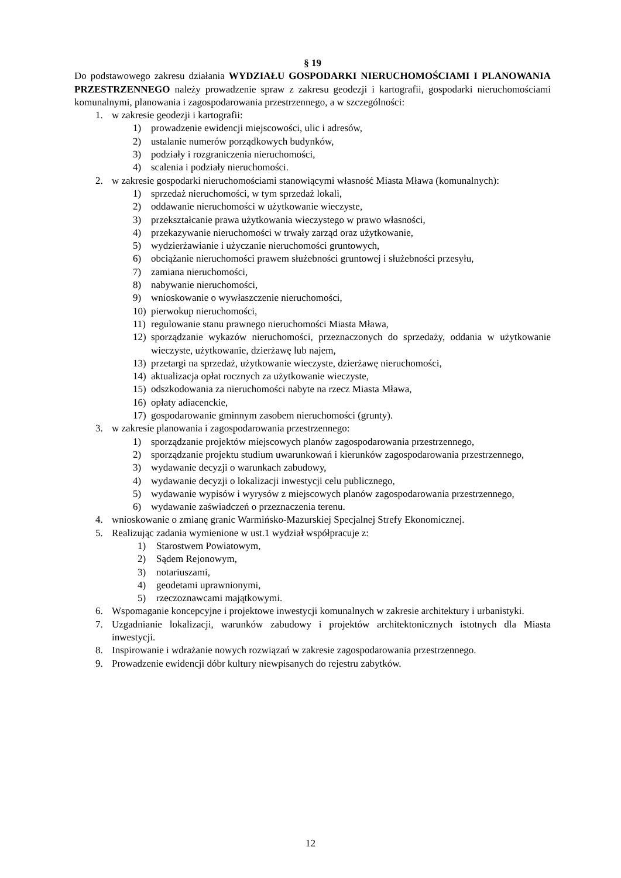§ 19
Do podstawowego zakresu działania WYDZIAŁU GOSPODARKI NIERUCHOMOŚCIAMI I PLANOWANIA PRZESTRZENNEGO należy prowadzenie spraw z zakresu geodezji i kartografii, gospodarki nieruchomościami komunalnymi, planowania i zagospodarowania przestrzennego, a w szczególności:
1. w zakresie geodezji i kartografii:
1) prowadzenie ewidencji miejscowości, ulic i adresów,
2) ustalanie numerów porządkowych budynków,
3) podziały i rozgraniczenia nieruchomości,
4) scalenia i podziały nieruchomości.
2. w zakresie gospodarki nieruchomościami stanowiącymi własność Miasta Mława (komunalnych):
1) sprzedaż nieruchomości, w tym sprzedaż lokali,
2) oddawanie nieruchomości w użytkowanie wieczyste,
3) przekształcanie prawa użytkowania wieczystego w prawo własności,
4) przekazywanie nieruchomości w trwały zarząd oraz użytkowanie,
5) wydzierżawianie i użyczanie nieruchomości gruntowych,
6) obciążanie nieruchomości prawem służebności gruntowej i służebności przesyłu,
7) zamiana nieruchomości,
8) nabywanie nieruchomości,
9) wnioskowanie o wywłaszczenie nieruchomości,
10) pierwokup nieruchomości,
11) regulowanie stanu prawnego nieruchomości Miasta Mława,
12) sporządzanie wykazów nieruchomości, przeznaczonych do sprzedaży, oddania w użytkowanie wieczyste, użytkowanie, dzierżawę lub najem,
13) przetargi na sprzedaż, użytkowanie wieczyste, dzierżawę nieruchomości,
14) aktualizacja opłat rocznych za użytkowanie wieczyste,
15) odszkodowania za nieruchomości nabyte na rzecz Miasta Mława,
16) opłaty adiacenckie,
17) gospodarowanie gminnym zasobem nieruchomości (grunty).
3. w zakresie planowania i zagospodarowania przestrzennego:
1) sporządzanie projektów miejscowych planów zagospodarowania przestrzennego,
2) sporządzanie projektu studium uwarunkowań i kierunków zagospodarowania przestrzennego,
3) wydawanie decyzji o warunkach zabudowy,
4) wydawanie decyzji o lokalizacji inwestycji celu publicznego,
5) wydawanie wypisów i wyrysów z miejscowych planów zagospodarowania przestrzennego,
6) wydawanie zaświadczeń o przeznaczenia terenu.
4. wnioskowanie o zmianę granic Warmińsko-Mazurskiej Specjalnej Strefy Ekonomicznej.
5. Realizując zadania wymienione w ust.1 wydział współpracuje z:
1) Starostwem Powiatowym,
2) Sądem Rejonowym,
3) notariuszami,
4) geodetami uprawnionymi,
5) rzeczoznawcami majątkowymi.
6. Wspomaganie koncepcyjne i projektowe inwestycji komunalnych w zakresie architektury i urbanistyki.
7. Uzgadnianie lokalizacji, warunków zabudowy i projektów architektonicznych istotnych dla Miasta inwestycji.
8. Inspirowanie i wdrażanie nowych rozwiązań w zakresie zagospodarowania przestrzennego.
9. Prowadzenie ewidencji dóbr kultury niewpisanych do rejestru zabytków.
12